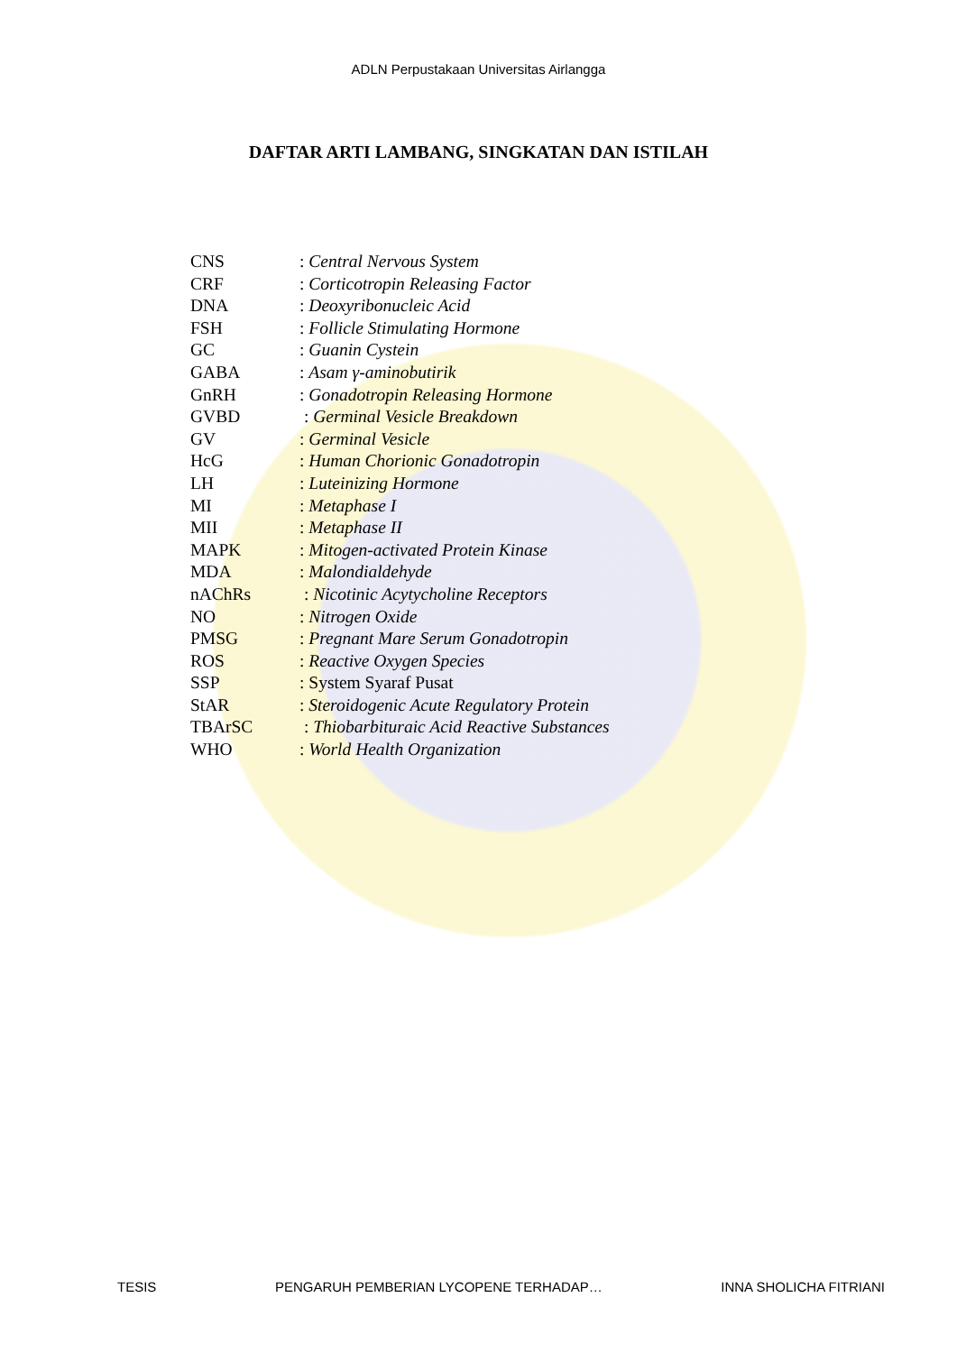ADLN Perpustakaan Universitas Airlangga
DAFTAR ARTI LAMBANG, SINGKATAN DAN ISTILAH
CNS: Central Nervous System
CRF: Corticotropin Releasing Factor
DNA: Deoxyribonucleic Acid
FSH: Follicle Stimulating Hormone
GC: Guanin Cystein
GABA: Asam γ-aminobutirik
GnRH: Gonadotropin Releasing Hormone
GVBD : Germinal Vesicle Breakdown
GV: Germinal Vesicle
HcG: Human Chorionic Gonadotropin
LH: Luteinizing Hormone
MI: Metaphase I
MII: Metaphase II
MAPK: Mitogen-activated Protein Kinase
MDA: Malondialdehyde
nAChRs : Nicotinic Acytycholine Receptors
NO: Nitrogen Oxide
PMSG: Pregnant Mare Serum Gonadotropin
ROS: Reactive Oxygen Species
SSP: System Syaraf Pusat
StAR: Steroidogenic Acute Regulatory Protein
TBArSC : Thiobarbituraic Acid Reactive Substances
WHO: World Health Organization
TESIS PENGARUH PEMBERIAN LYCOPENE TERHADAP… INNA SHOLICHA FITRIANI